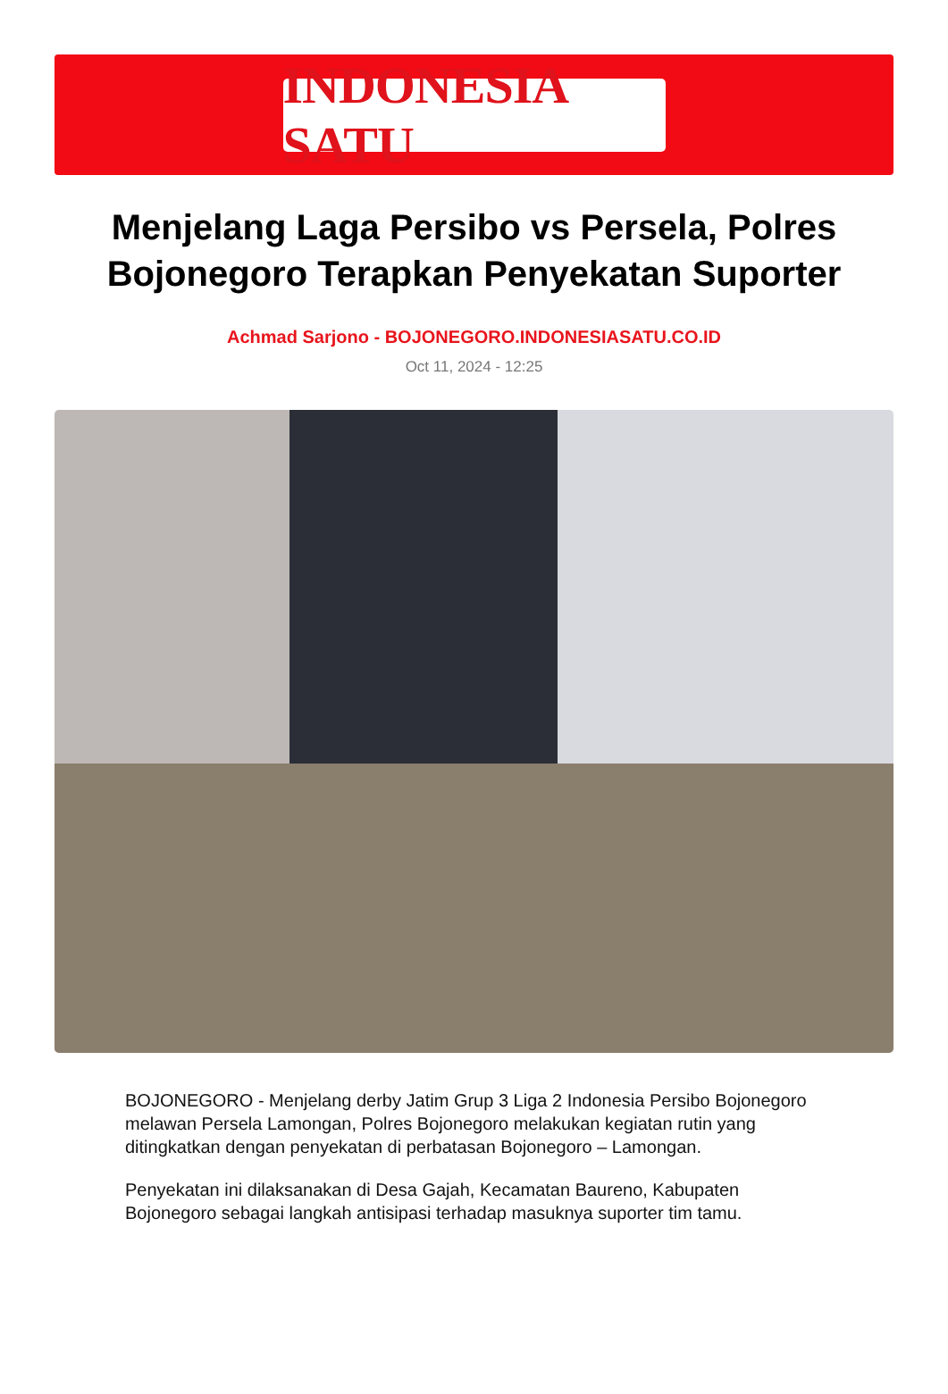INDONESIA SATU
Menjelang Laga Persibo vs Persela, Polres Bojonegoro Terapkan Penyekatan Suporter
Achmad Sarjono - BOJONEGORO.INDONESIASATU.CO.ID
Oct 11, 2024 - 12:25
BOJONEGORO - Menjelang derby Jatim Grup 3 Liga 2 Indonesia Persibo Bojonegoro melawan Persela Lamongan, Polres Bojonegoro melakukan kegiatan rutin yang ditingkatkan dengan penyekatan di perbatasan Bojonegoro – Lamongan.
Penyekatan ini dilaksanakan di Desa Gajah, Kecamatan Baureno, Kabupaten Bojonegoro sebagai langkah antisipasi terhadap masuknya suporter tim tamu.